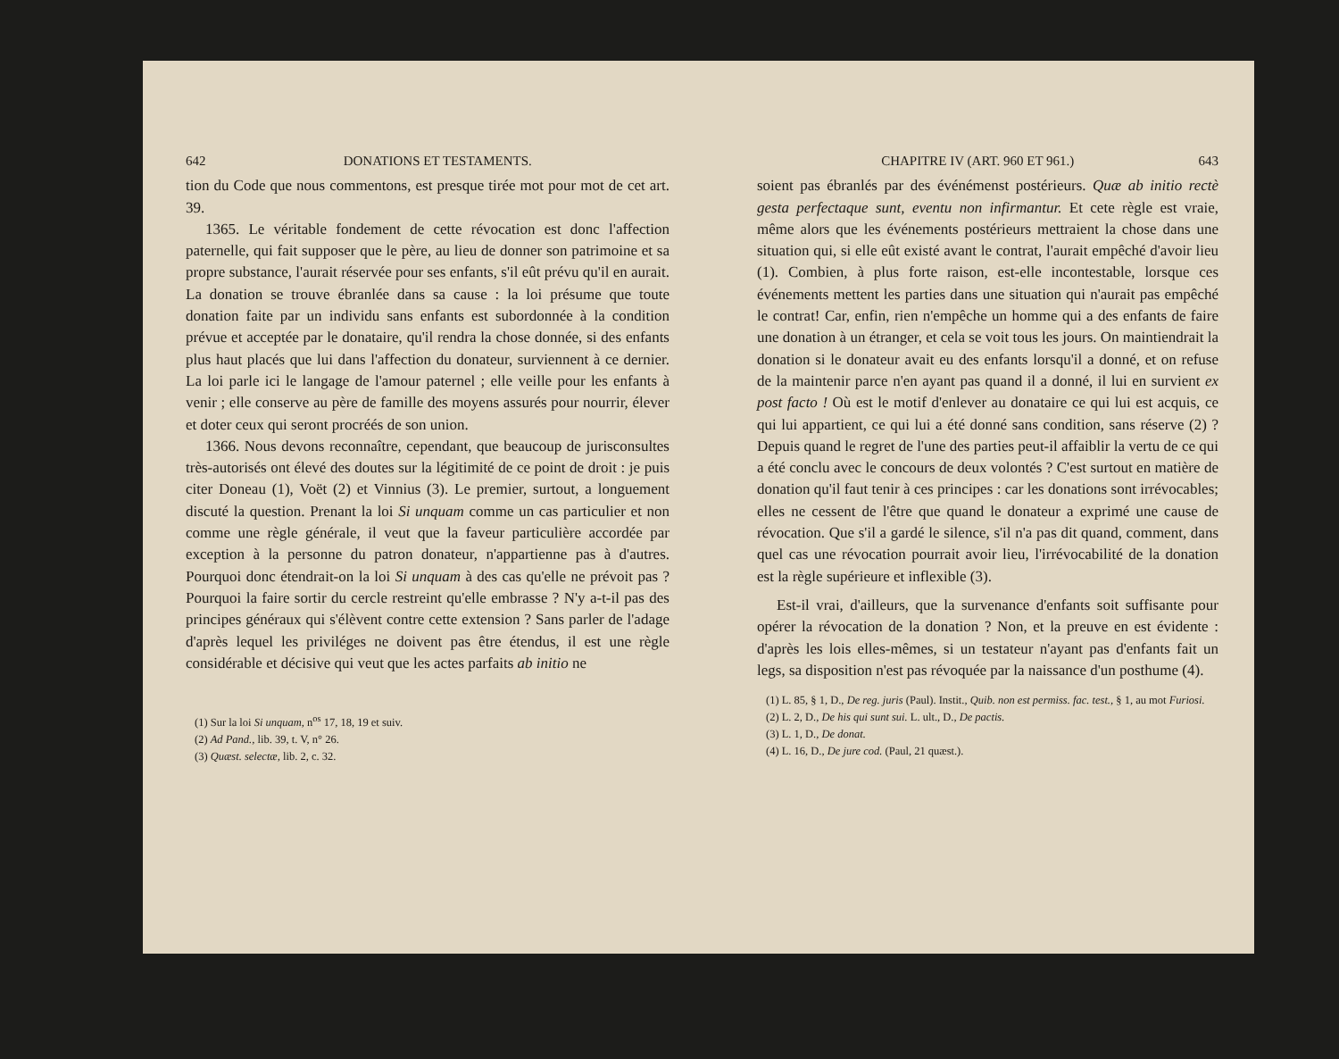642 DONATIONS ET TESTAMENTS.
tion du Code que nous commentons, est presque tirée mot pour mot de cet art. 39.
1365. Le véritable fondement de cette révocation est donc l'affection paternelle, qui fait supposer que le père, au lieu de donner son patrimoine et sa propre substance, l'aurait réservée pour ses enfants, s'il eût prévu qu'il en aurait. La donation se trouve ébranlée dans sa cause : la loi présume que toute donation faite par un individu sans enfants est subordonnée à la condition prévue et acceptée par le donataire, qu'il rendra la chose donnée, si des enfants plus haut placés que lui dans l'affection du donateur, surviennent à ce dernier. La loi parle ici le langage de l'amour paternel ; elle veille pour les enfants à venir ; elle conserve au père de famille des moyens assurés pour nourrir, élever et doter ceux qui seront procréés de son union.
1366. Nous devons reconnaître, cependant, que beaucoup de jurisconsultes très-autorisés ont élevé des doutes sur la légitimité de ce point de droit : je puis citer Doneau (1), Voët (2) et Vinnius (3). Le premier, surtout, a longuement discuté la question. Prenant la loi Si unquam comme un cas particulier et non comme une règle générale, il veut que la faveur particulière accordée par exception à la personne du patron donateur, n'appartienne pas à d'autres. Pourquoi donc étendrait-on la loi Si unquam à des cas qu'elle ne prévoit pas ? Pourquoi la faire sortir du cercle restreint qu'elle embrasse ? N'y a-t-il pas des principes généraux qui s'élèvent contre cette extension ? Sans parler de l'adage d'après lequel les priviléges ne doivent pas être étendus, il est une règle considérable et décisive qui veut que les actes parfaits ab initio ne
(1) Sur la loi Si unquam, n<sup>os</sup> 17, 18, 19 et suiv.
(2) Ad Pand., lib. 39, t. V, n° 26.
(3) Quæst. selectæ, lib. 2, c. 32.
CHAPITRE IV (ART. 960 ET 961.) 643
soient pas ébranlés par des événémenst postérieurs. Quæ ab initio rectè gesta perfectaque sunt, eventu non infirmantur. Et cete règle est vraie, même alors que les événements postérieurs mettraient la chose dans une situation qui, si elle eût existé avant le contrat, l'aurait empêché d'avoir lieu (1). Combien, à plus forte raison, est-elle incontestable, lorsque ces événements mettent les parties dans une situation qui n'aurait pas empêché le contrat! Car, enfin, rien n'empêche un homme qui a des enfants de faire une donation à un étranger, et cela se voit tous les jours. On maintiendrait la donation si le donateur avait eu des enfants lorsqu'il a donné, et on refuse de la maintenir parce n'en ayant pas quand il a donné, il lui en survient ex post facto ! Où est le motif d'enlever au donataire ce qui lui est acquis, ce qui lui appartient, ce qui lui a été donné sans condition, sans réserve (2) ? Depuis quand le regret de l'une des parties peut-il affaiblir la vertu de ce qui a été conclu avec le concours de deux volontés ? C'est surtout en matière de donation qu'il faut tenir à ces principes : car les donations sont irrévocables; elles ne cessent de l'être que quand le donateur a exprimé une cause de révocation. Que s'il a gardé le silence, s'il n'a pas dit quand, comment, dans quel cas une révocation pourrait avoir lieu, l'irrévocabilité de la donation est la règle supérieure et inflexible (3).
Est-il vrai, d'ailleurs, que la survenance d'enfants soit suffisante pour opérer la révocation de la donation ? Non, et la preuve en est évidente : d'après les lois elles-mêmes, si un testateur n'ayant pas d'enfants fait un legs, sa disposition n'est pas révoquée par la naissance d'un posthume (4).
(1) L. 85, § 1, D., De reg. juris (Paul). Instit., Quib. non est permiss. fac. test., § 1, au mot Furiosi.
(2) L. 2, D., De his qui sunt sui. L. ult., D., De pactis.
(3) L. 1, D., De donat.
(4) L. 16, D., De jure cod. (Paul, 21 quæst.).